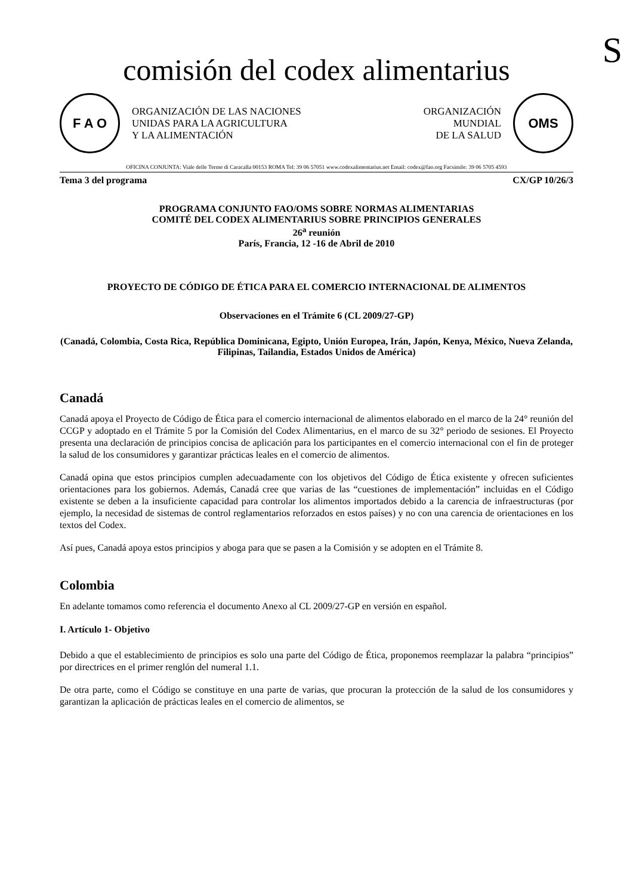S
comisión del codex alimentarius
F A O
ORGANIZACIÓN DE LAS NACIONES
UNIDAS PARA LA AGRICULTURA
Y LA ALIMENTACIÓN
ORGANIZACIÓN
MUNDIAL
DE LA SALUD
OMS
OFICINA CONJUNTA: Viale delle Terme di Caracalla 00153 ROMA Tel: 39 06 57051 www.codexalimentarius.net Email: codex@fao.org Facsimile: 39 06 5705 4593
Tema 3 del programa CX/GP 10/26/3
PROGRAMA CONJUNTO FAO/OMS SOBRE NORMAS ALIMENTARIAS
COMITÉ DEL CODEX ALIMENTARIUS SOBRE PRINCIPIOS GENERALES
26<sup>a</sup> reunión
París, Francia, 12 -16 de Abril de 2010
PROYECTO DE CÓDIGO DE ÉTICA PARA EL COMERCIO INTERNACIONAL DE ALIMENTOS
Observaciones en el Trámite 6 (CL 2009/27-GP)
(Canadá, Colombia, Costa Rica, República Dominicana, Egipto, Unión Europea, Irán, Japón, Kenya, México, Nueva Zelanda, Filipinas, Tailandia, Estados Unidos de América)
Canadá
Canadá apoya el Proyecto de Código de Ética para el comercio internacional de alimentos elaborado en el marco de la 24° reunión del CCGP y adoptado en el Trámite 5 por la Comisión del Codex Alimentarius, en el marco de su 32° periodo de sesiones. El Proyecto presenta una declaración de principios concisa de aplicación para los participantes en el comercio internacional con el fin de proteger la salud de los consumidores y garantizar prácticas leales en el comercio de alimentos.
Canadá opina que estos principios cumplen adecuadamente con los objetivos del Código de Ética existente y ofrecen suficientes orientaciones para los gobiernos. Además, Canadá cree que varias de las “cuestiones de implementación” incluidas en el Código existente se deben a la insuficiente capacidad para controlar los alimentos importados debido a la carencia de infraestructuras (por ejemplo, la necesidad de sistemas de control reglamentarios reforzados en estos países) y no con una carencia de orientaciones en los textos del Codex.
Así pues, Canadá apoya estos principios y aboga para que se pasen a la Comisión y se adopten en el Trámite 8.
Colombia
En adelante tomamos como referencia el documento Anexo al CL 2009/27-GP en versión en español.
I. Artículo 1- Objetivo
Debido a que el establecimiento de principios es solo una parte del Código de Ética, proponemos reemplazar la palabra “principios” por directrices en el primer renglón del numeral 1.1.
De otra parte, como el Código se constituye en una parte de varias, que procuran la protección de la salud de los consumidores y garantizan la aplicación de prácticas leales en el comercio de alimentos, se